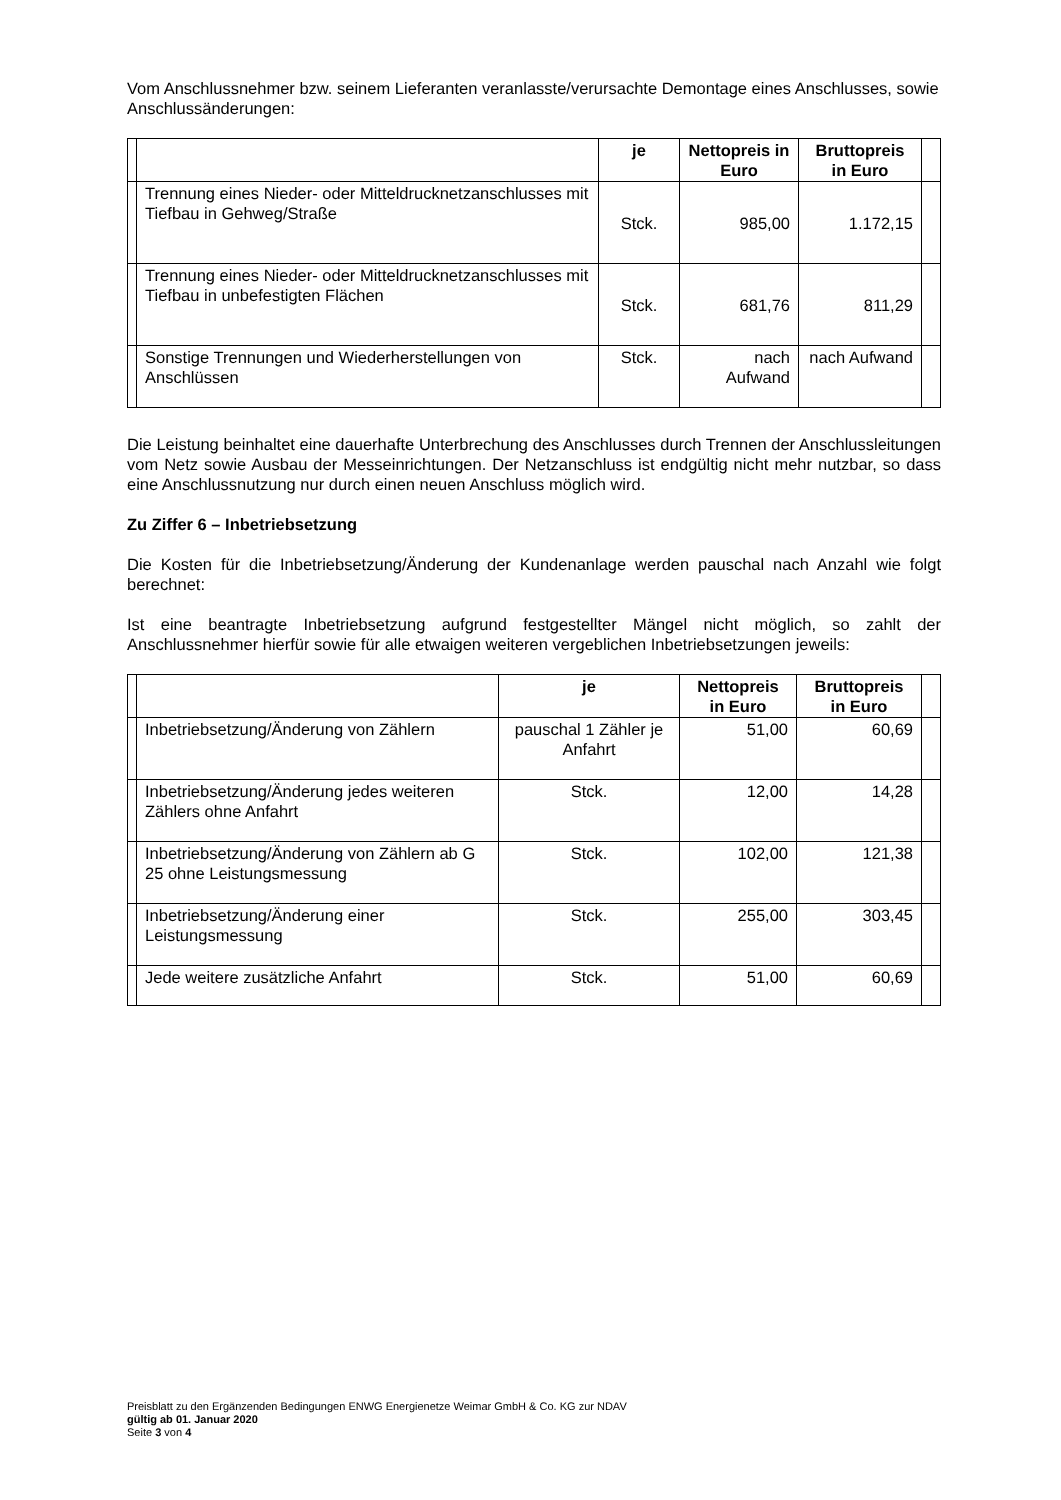Vom Anschlussnehmer bzw. seinem Lieferanten veranlasste/verursachte Demontage eines Anschlusses, sowie Anschlussänderungen:
| | | je | Nettopreis in Euro | Bruttopreis in Euro | |
| --- | --- | --- | --- | --- | --- |
| | Trennung eines Nieder- oder Mitteldrucknetzanschlusses mit Tiefbau in Gehweg/Straße | Stck. | 985,00 | 1.172,15 | |
| | Trennung eines Nieder- oder Mitteldrucknetzanschlusses mit Tiefbau in unbefestigten Flächen | Stck. | 681,76 | 811,29 | |
| | Sonstige Trennungen und Wiederherstellungen von Anschlüssen | Stck. | nach Aufwand | nach Aufwand | |
Die Leistung beinhaltet eine dauerhafte Unterbrechung des Anschlusses durch Trennen der Anschlussleitungen vom Netz sowie Ausbau der Messeinrichtungen. Der Netzanschluss ist endgültig nicht mehr nutzbar, so dass eine Anschlussnutzung nur durch einen neuen Anschluss möglich wird.
Zu Ziffer 6 – Inbetriebsetzung
Die Kosten für die Inbetriebsetzung/Änderung der Kundenanlage werden pauschal nach Anzahl wie folgt berechnet:
Ist eine beantragte Inbetriebsetzung aufgrund festgestellter Mängel nicht möglich, so zahlt der Anschlussnehmer hierfür sowie für alle etwaigen weiteren vergeblichen Inbetriebsetzungen jeweils:
| | | je | Nettopreis in Euro | Bruttopreis in Euro | |
| --- | --- | --- | --- | --- | --- |
| | Inbetriebsetzung/Änderung von Zählern | pauschal 1 Zähler je Anfahrt | 51,00 | 60,69 | |
| | Inbetriebsetzung/Änderung jedes weiteren Zählers ohne Anfahrt | Stck. | 12,00 | 14,28 | |
| | Inbetriebsetzung/Änderung von Zählern ab G 25 ohne Leistungsmessung | Stck. | 102,00 | 121,38 | |
| | Inbetriebsetzung/Änderung einer Leistungsmessung | Stck. | 255,00 | 303,45 | |
| | Jede weitere zusätzliche Anfahrt | Stck. | 51,00 | 60,69 | |
Preisblatt zu den Ergänzenden Bedingungen ENWG Energienetze Weimar GmbH & Co. KG zur NDAV
gültig ab 01. Januar 2020
Seite 3 von 4